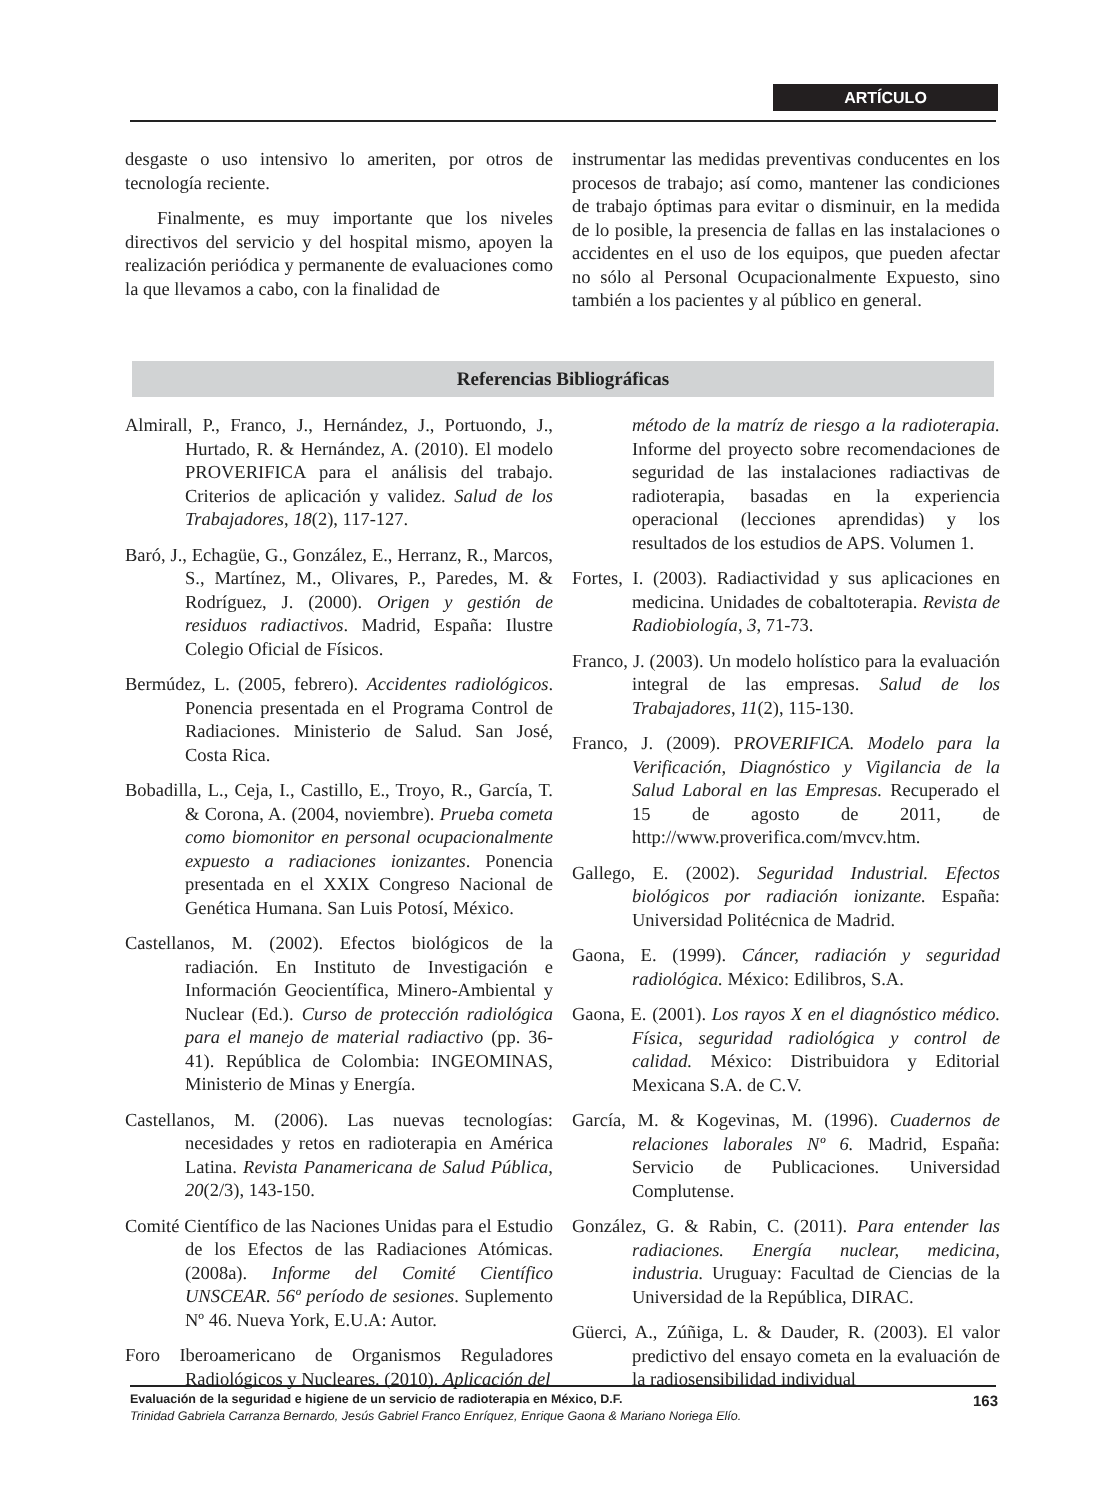ARTÍCULO
desgaste o uso intensivo lo ameriten, por otros de tecnología reciente.
Finalmente, es muy importante que los niveles directivos del servicio y del hospital mismo, apoyen la realización periódica y permanente de evaluaciones como la que llevamos a cabo, con la finalidad de
instrumentar las medidas preventivas conducentes en los procesos de trabajo; así como, mantener las condiciones de trabajo óptimas para evitar o disminuir, en la medida de lo posible, la presencia de fallas en las instalaciones o accidentes en el uso de los equipos, que pueden afectar no sólo al Personal Ocupacionalmente Expuesto, sino también a los pacientes y al público en general.
Referencias Bibliográficas
Almirall, P., Franco, J., Hernández, J., Portuondo, J., Hurtado, R. & Hernández, A. (2010). El modelo PROVERIFICA para el análisis del trabajo. Criterios de aplicación y validez. Salud de los Trabajadores, 18(2), 117-127.
Baró, J., Echagüe, G., González, E., Herranz, R., Marcos, S., Martínez, M., Olivares, P., Paredes, M. & Rodríguez, J. (2000). Origen y gestión de residuos radiactivos. Madrid, España: Ilustre Colegio Oficial de Físicos.
Bermúdez, L. (2005, febrero). Accidentes radiológicos. Ponencia presentada en el Programa Control de Radiaciones. Ministerio de Salud. San José, Costa Rica.
Bobadilla, L., Ceja, I., Castillo, E., Troyo, R., García, T. & Corona, A. (2004, noviembre). Prueba cometa como biomonitor en personal ocupacionalmente expuesto a radiaciones ionizantes. Ponencia presentada en el XXIX Congreso Nacional de Genética Humana. San Luis Potosí, México.
Castellanos, M. (2002). Efectos biológicos de la radiación. En Instituto de Investigación e Información Geocientífica, Minero-Ambiental y Nuclear (Ed.). Curso de protección radiológica para el manejo de material radiactivo (pp. 36-41). República de Colombia: INGEOMINAS, Ministerio de Minas y Energía.
Castellanos, M. (2006). Las nuevas tecnologías: necesidades y retos en radioterapia en América Latina. Revista Panamericana de Salud Pública, 20(2/3), 143-150.
Comité Científico de las Naciones Unidas para el Estudio de los Efectos de las Radiaciones Atómicas. (2008a). Informe del Comité Científico UNSCEAR. 56º período de sesiones. Suplemento Nº 46. Nueva York, E.U.A: Autor.
Foro Iberoamericano de Organismos Reguladores Radiológicos y Nucleares. (2010). Aplicación del
método de la matríz de riesgo a la radioterapia. Informe del proyecto sobre recomendaciones de seguridad de las instalaciones radiactivas de radioterapia, basadas en la experiencia operacional (lecciones aprendidas) y los resultados de los estudios de APS. Volumen 1.
Fortes, I. (2003). Radiactividad y sus aplicaciones en medicina. Unidades de cobaltoterapia. Revista de Radiobiología, 3, 71-73.
Franco, J. (2003). Un modelo holístico para la evaluación integral de las empresas. Salud de los Trabajadores, 11(2), 115-130.
Franco, J. (2009). PROVERIFICA. Modelo para la Verificación, Diagnóstico y Vigilancia de la Salud Laboral en las Empresas. Recuperado el 15 de agosto de 2011, de http://www.proverifica.com/mvcv.htm.
Gallego, E. (2002). Seguridad Industrial. Efectos biológicos por radiación ionizante. España: Universidad Politécnica de Madrid.
Gaona, E. (1999). Cáncer, radiación y seguridad radiológica. México: Edilibros, S.A.
Gaona, E. (2001). Los rayos X en el diagnóstico médico. Física, seguridad radiológica y control de calidad. México: Distribuidora y Editorial Mexicana S.A. de C.V.
García, M. & Kogevinas, M. (1996). Cuadernos de relaciones laborales Nº 6. Madrid, España: Servicio de Publicaciones. Universidad Complutense.
González, G. & Rabin, C. (2011). Para entender las radiaciones. Energía nuclear, medicina, industria. Uruguay: Facultad de Ciencias de la Universidad de la República, DIRAC.
Güerci, A., Zúñiga, L. & Dauder, R. (2003). El valor predictivo del ensayo cometa en la evaluación de la radiosensibilidad individual
Evaluación de la seguridad e higiene de un servicio de radioterapia en México, D.F. 163
Trinidad Gabriela Carranza Bernardo, Jesús Gabriel Franco Enríquez, Enrique Gaona & Mariano Noriega Elío.